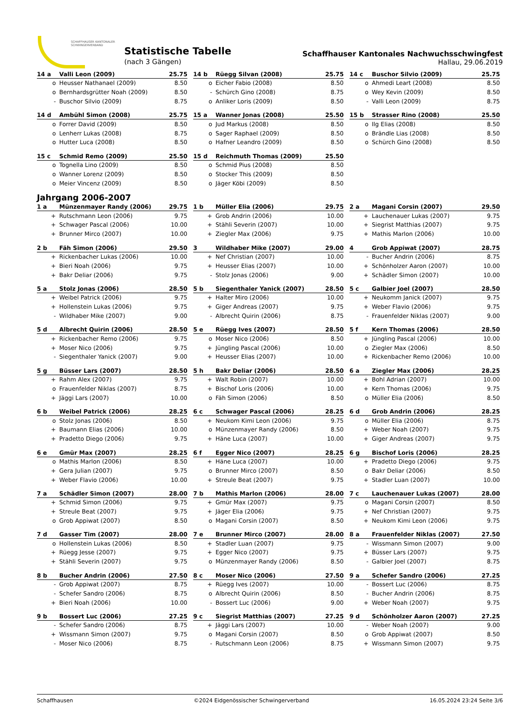SCHAFFHAUSER KANTONALER
SCHWINGERVERBAND
Statistische Tabelle
(nach 3 Gängen)
Schaffhauser Kantonales Nachwuchsschwingfest
Hallau, 29.06.2019
| 14 a | Valli Leon (2009) | 25.75 |
| --- | --- | --- |
| o | Heusser Nathanael (2009) | 8.50 |
| o | Bernhardsgrütter Noah (2009) | 8.50 |
| - | Buschor Silvio (2009) | 8.75 |
| 14 b | Rüegg Silvan (2008) | 25.75 |
| --- | --- | --- |
| o | Eicher Fabio (2008) | 8.50 |
| - | Schürch Gino (2008) | 8.75 |
| o | Anliker Loris (2009) | 8.50 |
| 14 c | Buschor Silvio (2009) | 25.75 |
| --- | --- | --- |
| o | Ahmedi Leart (2008) | 8.50 |
| o | Wey Kevin (2009) | 8.50 |
| - | Valli Leon (2009) | 8.75 |
| 14 d | Ambühl Simon (2008) | 25.75 |
| --- | --- | --- |
| o | Forrer David (2009) | 8.50 |
| o | Lenherr Lukas (2008) | 8.75 |
| o | Hutter Luca (2008) | 8.50 |
| 15 a | Wanner Jonas (2008) | 25.50 |
| --- | --- | --- |
| o | Jud Markus (2008) | 8.50 |
| o | Sager Raphael (2009) | 8.50 |
| o | Hafner Leandro (2009) | 8.50 |
| 15 b | Strasser Rino (2008) | 25.50 |
| --- | --- | --- |
| o | Ilg Elias (2008) | 8.50 |
| o | Brändle Lias (2008) | 8.50 |
| o | Schürch Gino (2008) | 8.50 |
| 15 c | Schmid Remo (2009) | 25.50 |
| --- | --- | --- |
| o | Tognella Lino (2009) | 8.50 |
| o | Wanner Lorenz (2009) | 8.50 |
| o | Meier Vincenz (2009) | 8.50 |
| 15 d | Reichmuth Thomas (2009) | 25.50 |
| --- | --- | --- |
| o | Schmid Pius (2008) | 8.50 |
| o | Stocker This (2009) | 8.50 |
| o | Jäger Köbi (2009) | 8.50 |
Jahrgang 2006-2007
| 1 a | Münzenmayer Randy (2006) | 29.75 |
| --- | --- | --- |
| + | Rutschmann Leon (2006) | 9.75 |
| + | Schwager Pascal (2006) | 10.00 |
| + | Brunner Mirco (2007) | 10.00 |
| 1 b | Müller Elia (2006) | 29.75 |
| --- | --- | --- |
| + | Grob Andrin (2006) | 10.00 |
| + | Stähli Severin (2007) | 10.00 |
| + | Ziegler Max (2006) | 9.75 |
| 2 a | Magani Corsin (2007) | 29.50 |
| --- | --- | --- |
| + | Lauchenauer Lukas (2007) | 9.75 |
| + | Siegrist Matthias (2007) | 9.75 |
| + | Mathis Marlon (2006) | 10.00 |
| 2 b | Fäh Simon (2006) | 29.50 |
| --- | --- | --- |
| + | Rickenbacher Lukas (2006) | 10.00 |
| + | Bieri Noah (2006) | 9.75 |
| + | Bakr Deliar (2006) | 9.75 |
| 3 | Wildhaber Mike (2007) | 29.00 |
| --- | --- | --- |
| + | Nef Christian (2007) | 10.00 |
| + | Heusser Elias (2007) | 10.00 |
| - | Stolz Jonas (2006) | 9.00 |
| 4 | Grob Appiwat (2007) | 28.75 |
| --- | --- | --- |
| - | Bucher Andrin (2006) | 8.75 |
| + | Schönholzer Aaron (2007) | 10.00 |
| + | Schädler Simon (2007) | 10.00 |
| 5 a | Stolz Jonas (2006) | 28.50 |
| --- | --- | --- |
| + | Weibel Patrick (2006) | 9.75 |
| + | Hollenstein Lukas (2006) | 9.75 |
| - | Wildhaber Mike (2007) | 9.00 |
| 5 b | Siegenthaler Yanick (2007) | 28.50 |
| --- | --- | --- |
| + | Halter Miro (2006) | 10.00 |
| + | Giger Andreas (2007) | 9.75 |
| - | Albrecht Quirin (2006) | 8.75 |
| 5 c | Galbier Joel (2007) | 28.50 |
| --- | --- | --- |
| + | Neukomm Janick (2007) | 9.75 |
| + | Weber Flavio (2006) | 9.75 |
| - | Frauenfelder Niklas (2007) | 9.00 |
| 5 d | Albrecht Quirin (2006) | 28.50 |
| --- | --- | --- |
| + | Rickenbacher Remo (2006) | 9.75 |
| + | Moser Nico (2006) | 9.75 |
| - | Siegenthaler Yanick (2007) | 9.00 |
| 5 e | Rüegg Ives (2007) | 28.50 |
| --- | --- | --- |
| o | Moser Nico (2006) | 8.50 |
| + | Jüngling Pascal (2006) | 10.00 |
| + | Heusser Elias (2007) | 10.00 |
| 5 f | Kern Thomas (2006) | 28.50 |
| --- | --- | --- |
| + | Jüngling Pascal (2006) | 10.00 |
| o | Ziegler Max (2006) | 8.50 |
| + | Rickenbacher Remo (2006) | 10.00 |
| 5 g | Büsser Lars (2007) | 28.50 |
| --- | --- | --- |
| + | Rahm Alex (2007) | 9.75 |
| o | Frauenfelder Niklas (2007) | 8.75 |
| + | Jäggi Lars (2007) | 10.00 |
| 5 h | Bakr Deliar (2006) | 28.50 |
| --- | --- | --- |
| + | Walt Robin (2007) | 10.00 |
| + | Bischof Loris (2006) | 10.00 |
| o | Fäh Simon (2006) | 8.50 |
| 6 a | Ziegler Max (2006) | 28.25 |
| --- | --- | --- |
| + | Bohl Adrian (2007) | 10.00 |
| + | Kern Thomas (2006) | 9.75 |
| o | Müller Elia (2006) | 8.50 |
| 6 b | Weibel Patrick (2006) | 28.25 |
| --- | --- | --- |
| o | Stolz Jonas (2006) | 8.50 |
| + | Baumann Elias (2006) | 10.00 |
| + | Pradetto Diego (2006) | 9.75 |
| 6 c | Schwager Pascal (2006) | 28.25 |
| --- | --- | --- |
| + | Neukom Kimi Leon (2006) | 9.75 |
| o | Münzenmayer Randy (2006) | 8.50 |
| + | Häne Luca (2007) | 10.00 |
| 6 d | Grob Andrin (2006) | 28.25 |
| --- | --- | --- |
| o | Müller Elia (2006) | 8.75 |
| + | Weber Noah (2007) | 9.75 |
| + | Giger Andreas (2007) | 9.75 |
| 6 e | Gmür Max (2007) | 28.25 |
| --- | --- | --- |
| o | Mathis Marlon (2006) | 8.50 |
| + | Gera Julian (2007) | 9.75 |
| + | Weber Flavio (2006) | 10.00 |
| 6 f | Egger Nico (2007) | 28.25 |
| --- | --- | --- |
| + | Häne Luca (2007) | 10.00 |
| o | Brunner Mirco (2007) | 8.50 |
| + | Streule Beat (2007) | 9.75 |
| 6 g | Bischof Loris (2006) | 28.25 |
| --- | --- | --- |
| + | Pradetto Diego (2006) | 9.75 |
| o | Bakr Deliar (2006) | 8.50 |
| + | Stadler Luan (2007) | 10.00 |
| 7 a | Schädler Simon (2007) | 28.00 |
| --- | --- | --- |
| + | Schmid Simon (2006) | 9.75 |
| + | Streule Beat (2007) | 9.75 |
| o | Grob Appiwat (2007) | 8.50 |
| 7 b | Mathis Marlon (2006) | 28.00 |
| --- | --- | --- |
| + | Gmür Max (2007) | 9.75 |
| + | Jäger Elia (2006) | 9.75 |
| o | Magani Corsin (2007) | 8.50 |
| 7 c | Lauchenauer Lukas (2007) | 28.00 |
| --- | --- | --- |
| o | Magani Corsin (2007) | 8.50 |
| + | Nef Christian (2007) | 9.75 |
| + | Neukom Kimi Leon (2006) | 9.75 |
| 7 d | Gasser Tim (2007) | 28.00 |
| --- | --- | --- |
| o | Hollenstein Lukas (2006) | 8.50 |
| + | Rüegg Jesse (2007) | 9.75 |
| + | Stähli Severin (2007) | 9.75 |
| 7 e | Brunner Mirco (2007) | 28.00 |
| --- | --- | --- |
| + | Stadler Luan (2007) | 9.75 |
| + | Egger Nico (2007) | 9.75 |
| o | Münzenmayer Randy (2006) | 8.50 |
| 8 a | Frauenfelder Niklas (2007) | 27.50 |
| --- | --- | --- |
| - | Wissmann Simon (2007) | 9.00 |
| + | Büsser Lars (2007) | 9.75 |
| - | Galbier Joel (2007) | 8.75 |
| 8 b | Bucher Andrin (2006) | 27.50 |
| --- | --- | --- |
| - | Grob Appiwat (2007) | 8.75 |
| - | Schefer Sandro (2006) | 8.75 |
| + | Bieri Noah (2006) | 10.00 |
| 8 c | Moser Nico (2006) | 27.50 |
| --- | --- | --- |
| + | Rüegg Ives (2007) | 10.00 |
| o | Albrecht Quirin (2006) | 8.50 |
| - | Bossert Luc (2006) | 9.00 |
| 9 a | Schefer Sandro (2006) | 27.25 |
| --- | --- | --- |
| - | Bossert Luc (2006) | 8.75 |
| - | Bucher Andrin (2006) | 8.75 |
| + | Weber Noah (2007) | 9.75 |
| 9 b | Bossert Luc (2006) | 27.25 |
| --- | --- | --- |
| - | Schefer Sandro (2006) | 8.75 |
| + | Wissmann Simon (2007) | 9.75 |
| - | Moser Nico (2006) | 8.75 |
| 9 c | Siegrist Matthias (2007) | 27.25 |
| --- | --- | --- |
| + | Jäggi Lars (2007) | 10.00 |
| o | Magani Corsin (2007) | 8.50 |
| - | Rutschmann Leon (2006) | 8.75 |
| 9 d | Schönholzer Aaron (2007) | 27.25 |
| --- | --- | --- |
| - | Weber Noah (2007) | 9.00 |
| o | Grob Appiwat (2007) | 8.50 |
| + | Wissmann Simon (2007) | 9.75 |
Schaffhausen ©2024 Eidgenössischer Schwingerverband 16.05.2024 23:24 Seite 3/6